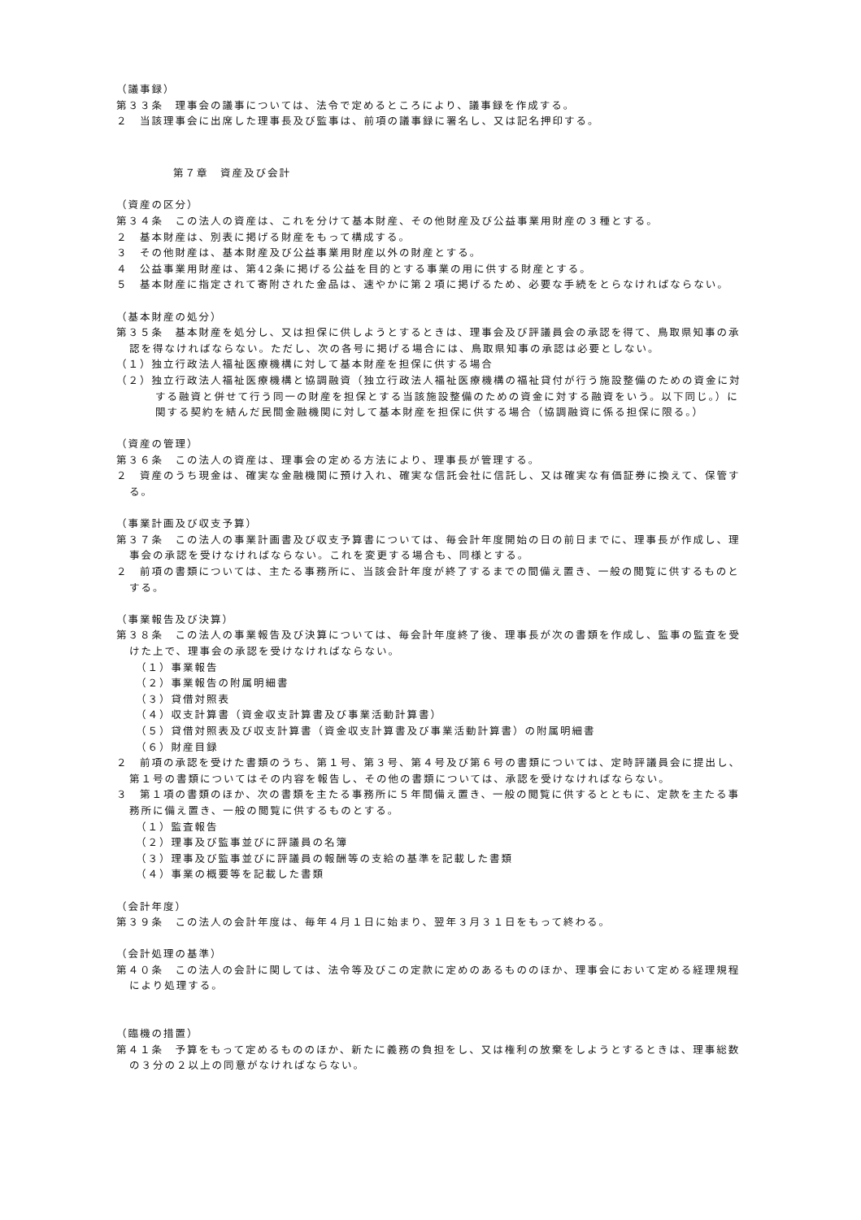（議事録）
第３３条　理事会の議事については、法令で定めるところにより、議事録を作成する。
２　当該理事会に出席した理事長及び監事は、前項の議事録に署名し、又は記名押印する。
第７章　資産及び会計
（資産の区分）
第３４条　この法人の資産は、これを分けて基本財産、その他財産及び公益事業用財産の３種とする。
２　基本財産は、別表に掲げる財産をもって構成する。
３　その他財産は、基本財産及び公益事業用財産以外の財産とする。
４　公益事業用財産は、第42条に掲げる公益を目的とする事業の用に供する財産とする。
５　基本財産に指定されて寄附された金品は、速やかに第２項に掲げるため、必要な手続をとらなければならない。
（基本財産の処分）
第３５条　基本財産を処分し、又は担保に供しようとするときは、理事会及び評議員会の承認を得て、鳥取県知事の承認を得なければならない。ただし、次の各号に掲げる場合には、鳥取県知事の承認は必要としない。
（１）独立行政法人福祉医療機構に対して基本財産を担保に供する場合
（２）独立行政法人福祉医療機構と協調融資（独立行政法人福祉医療機構の福祉貸付が行う施設整備のための資金に対する融資と併せて行う同一の財産を担保とする当該施設整備のための資金に対する融資をいう。以下同じ。）に関する契約を結んだ民間金融機関に対して基本財産を担保に供する場合（協調融資に係る担保に限る。）
（資産の管理）
第３６条　この法人の資産は、理事会の定める方法により、理事長が管理する。
２　資産のうち現金は、確実な金融機関に預け入れ、確実な信託会社に信託し、又は確実な有価証券に換えて、保管する。
（事業計画及び収支予算）
第３７条　この法人の事業計画書及び収支予算書については、毎会計年度開始の日の前日までに、理事長が作成し、理事会の承認を受けなければならない。これを変更する場合も、同様とする。
２　前項の書類については、主たる事務所に、当該会計年度が終了するまでの間備え置き、一般の閲覧に供するものとする。
（事業報告及び決算）
第３８条　この法人の事業報告及び決算については、毎会計年度終了後、理事長が次の書類を作成し、監事の監査を受けた上で、理事会の承認を受けなければならない。
（１）事業報告
（２）事業報告の附属明細書
（３）貸借対照表
（４）収支計算書（資金収支計算書及び事業活動計算書）
（５）貸借対照表及び収支計算書（資金収支計算書及び事業活動計算書）の附属明細書
（６）財産目録
２　前項の承認を受けた書類のうち、第１号、第３号、第４号及び第６号の書類については、定時評議員会に提出し、第１号の書類についてはその内容を報告し、その他の書類については、承認を受けなければならない。
３　第１項の書類のほか、次の書類を主たる事務所に５年間備え置き、一般の閲覧に供するとともに、定款を主たる事務所に備え置き、一般の閲覧に供するものとする。
（１）監査報告
（２）理事及び監事並びに評議員の名簿
（３）理事及び監事並びに評議員の報酬等の支給の基準を記載した書類
（４）事業の概要等を記載した書類
（会計年度）
第３９条　この法人の会計年度は、毎年４月１日に始まり、翌年３月３１日をもって終わる。
（会計処理の基準）
第４０条　この法人の会計に関しては、法令等及びこの定款に定めのあるもののほか、理事会において定める経理規程により処理する。
（臨機の措置）
第４１条　予算をもって定めるもののほか、新たに義務の負担をし、又は権利の放棄をしようとするときは、理事総数の３分の２以上の同意がなければならない。